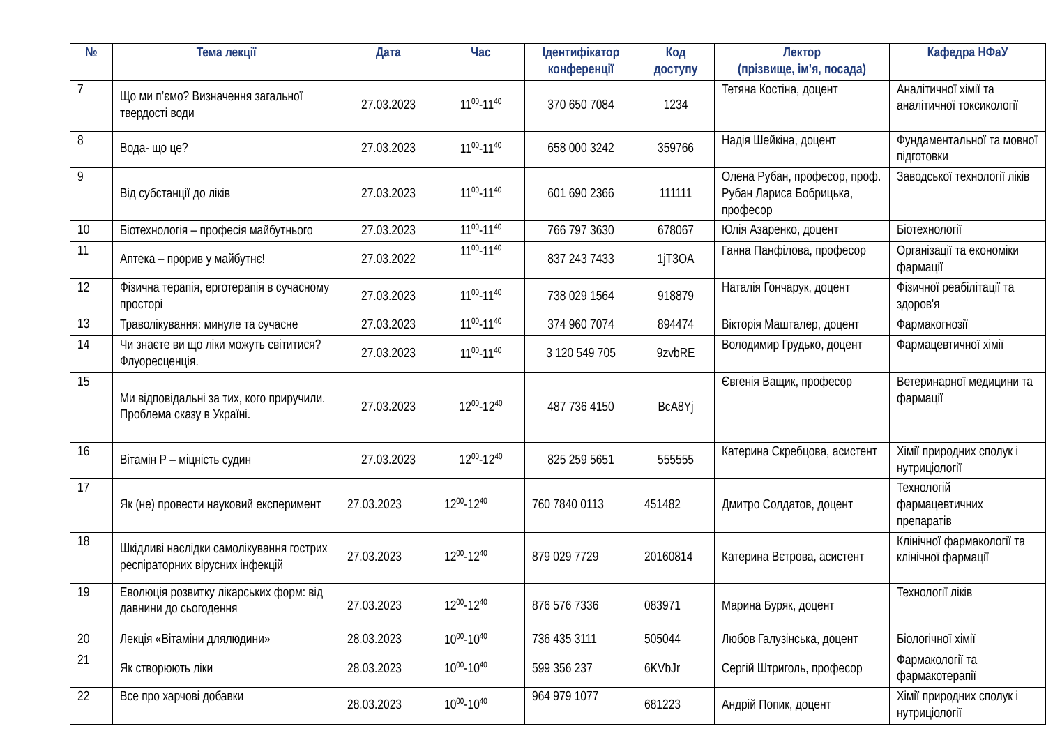| № | Тема лекції | Дата | Час | Ідентифікатор конференції | Код доступу | Лектор (прізвище, ім’я, посада) | Кафедра НФаУ |
| --- | --- | --- | --- | --- | --- | --- | --- |
| 7 | Що ми п’ємо? Визначення загальної твердості води | 27.03.2023 | 11<sup>00</sup>-11<sup>40</sup> | 370 650 7084 | 1234 | Тетяна Костіна, доцент | Аналітичної хімії та аналітичної токсикології |
| 8 | Вода- що це? | 27.03.2023 | 11<sup>00</sup>-11<sup>40</sup> | 658 000 3242 | 359766 | Надія Шейкіна, доцент | Фундаментальної та мовної підготовки |
| 9 | Від субстанції до ліків | 27.03.2023 | 11<sup>00</sup>-11<sup>40</sup> | 601 690 2366 | 111111 | Олена Рубан, професор, проф. Рубан Лариса Бобрицька, професор | Заводської технології ліків |
| 10 | Біотехнологія – професія майбутнього | 27.03.2023 | 11<sup>00</sup>-11<sup>40</sup> | 766 797 3630 | 678067 | Юлія Азаренко, доцент | Біотехнології |
| 11 | Аптека – прорив у майбутнє! | 27.03.2022 | 11<sup>00</sup>-11<sup>40</sup> | 837 243 7433 | 1jT3OA | Ганна Панфілова, професор | Організації та економіки фармації |
| 12 | Фізична терапія, ерготерапія в сучасному просторі | 27.03.2023 | 11<sup>00</sup>-11<sup>40</sup> | 738 029 1564 | 918879 | Наталія Гончарук, доцент | Фізичної реабілітації та здоров'я |
| 13 | Траволікування: минуле та сучасне | 27.03.2023 | 11<sup>00</sup>-11<sup>40</sup> | 374 960 7074 | 894474 | Вікторія Машталер, доцент | Фармакогнозії |
| 14 | Чи знаєте ви що ліки можуть світитися? Флуоресценція. | 27.03.2023 | 11<sup>00</sup>-11<sup>40</sup> | 3 120 549 705 | 9zvbRE | Володимир Грудько, доцент | Фармацевтичної хімії |
| 15 | Ми відповідальні за тих, кого приручили. Проблема сказу в Україні. | 27.03.2023 | 12<sup>00</sup>-12<sup>40</sup> | 487 736 4150 | BcA8Yj | Євгенія Ващик, професор | Ветеринарної медицини та фармації |
| 16 | Вітамін Р – міцність судин | 27.03.2023 | 12<sup>00</sup>-12<sup>40</sup> | 825 259 5651 | 555555 | Катерина Скребцова, асистент | Хімії природних сполук і нутриціології |
| 17 | Як (не) провести науковий експеримент | 27.03.2023 | 12<sup>00</sup>-12<sup>40</sup> | 760 7840 0113 | 451482 | Дмитро Солдатов, доцент | Технологій фармацевтичних препаратів |
| 18 | Шкідливі наслідки самолікування гострих респіраторних вірусних інфекцій | 27.03.2023 | 12<sup>00</sup>-12<sup>40</sup> | 879 029 7729 | 20160814 | Катерина Вєтрова, асистент | Клінічної фармакології та клінічної фармації |
| 19 | Еволюція розвитку лікарських форм: від давнини до сьогодення | 27.03.2023 | 12<sup>00</sup>-12<sup>40</sup> | 876 576 7336 | 083971 | Марина Буряк, доцент | Технології ліків |
| 20 | Лекція «Вітаміни длялюдини» | 28.03.2023 | 10<sup>00</sup>-10<sup>40</sup> | 736 435 3111 | 505044 | Любов Галузінська, доцент | Біологічної хімії |
| 21 | Як створюють ліки | 28.03.2023 | 10<sup>00</sup>-10<sup>40</sup> | 599 356 237 | 6KVbJr | Сергій Штриголь, професор | Фармакології та фармакотерапії |
| 22 | Все про харчові добавки | 28.03.2023 | 10<sup>00</sup>-10<sup>40</sup> | 964 979 1077 | 681223 | Андрій Попик, доцент | Хімії природних сполук і нутриціології |